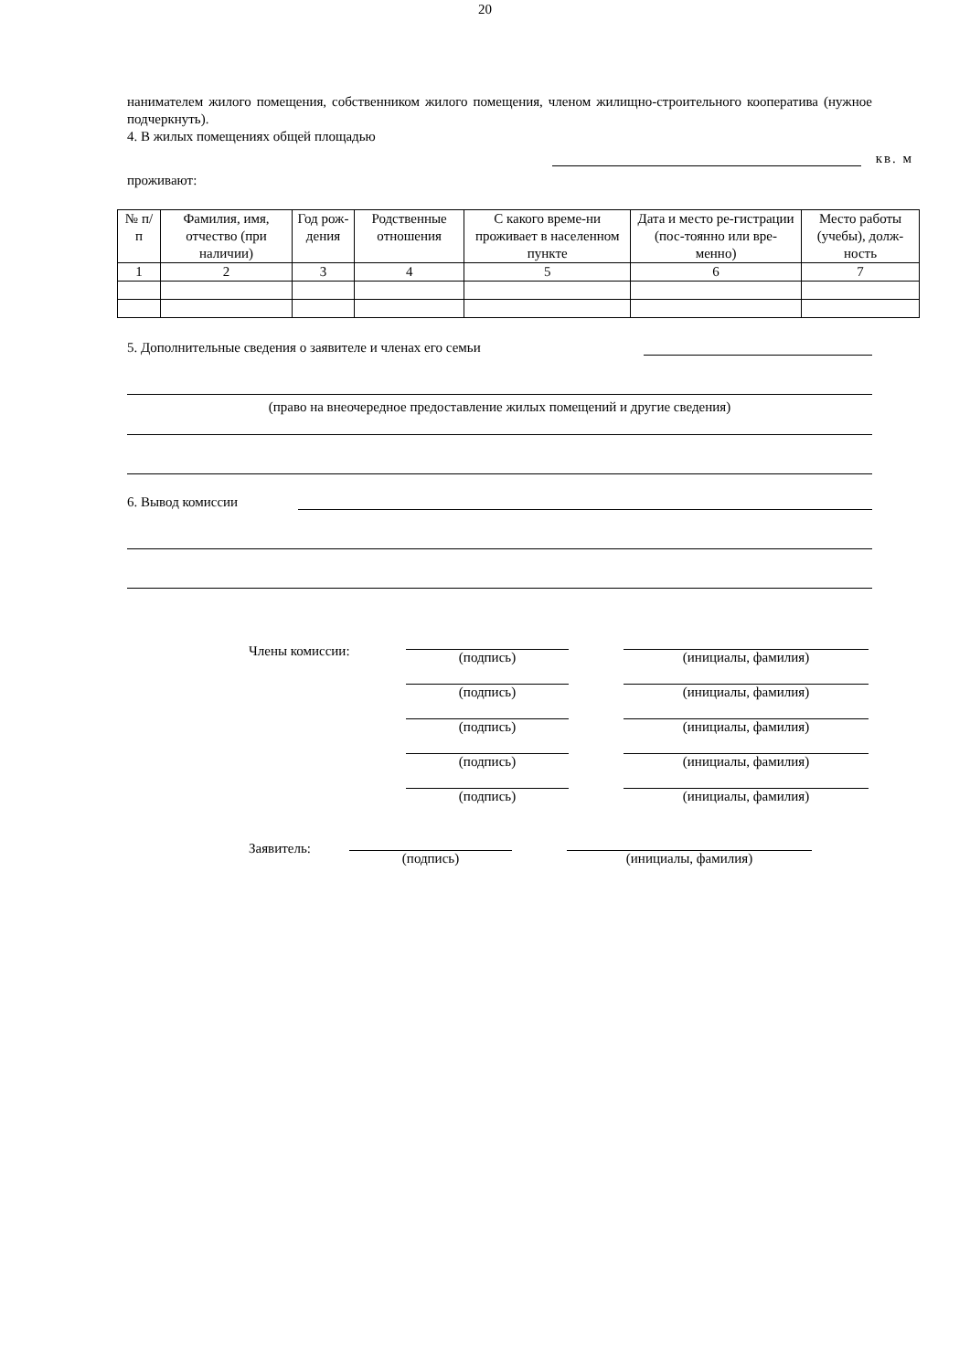20
нанимателем жилого помещения, собственником жилого помещения, членом жилищно-строительного кооператива (нужное подчеркнуть).
4. В жилых помещениях общей площадью
кв. м
проживают:
| № п/п | Фамилия, имя, отчество (при наличии) | Год рож-дения | Родственные отношения | С какого време-ни проживает в населенном пункте | Дата и место ре-гистрации (пос-тоянно или вре-менно) | Место работы (учебы), долж-ность |
| --- | --- | --- | --- | --- | --- | --- |
| 1 | 2 | 3 | 4 | 5 | 6 | 7 |
5. Дополнительные сведения о заявителе и членах его семьи
(право на внеочередное предоставление жилых помещений и другие сведения)
6. Вывод комиссии
Члены комиссии: (подпись) (инициалы, фамилия)
(подпись) (инициалы, фамилия)
(подпись) (инициалы, фамилия)
(подпись) (инициалы, фамилия)
(подпись) (инициалы, фамилия)
Заявитель:
(подпись) (инициалы, фамилия)